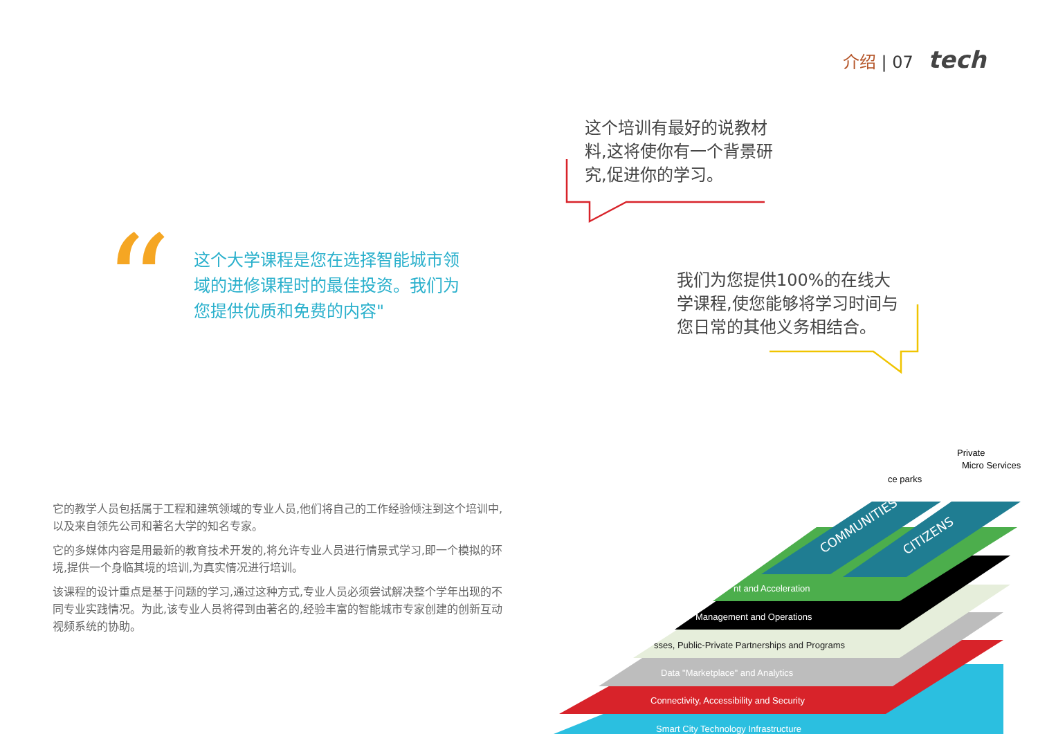介绍 | 07 tech
这个培训有最好的说教材料,这将使你有一个背景研究,促进你的学习。
“
这个大学课程是您在选择智能城市领域的进修课程时的最佳投资。我们为您提供优质和免费的内容"
我们为您提供100%的在线大学课程,使您能够将学习时间与您日常的其他义务相结合。
它的教学人员包括属于工程和建筑领域的专业人员,他们将自己的工作经验倾注到这个培训中,以及来自领先公司和著名大学的知名专家。
它的多媒体内容是用最新的教育技术开发的,将允许专业人员进行情景式学习,即一个模拟的环境,提供一个身临其境的培训,为真实情况进行培训。
该课程的设计重点是基于问题的学习,通过这种方式,专业人员必须尝试解决整个学年出现的不同专业实践情况。为此,该专业人员将得到由著名的,经验丰富的智能城市专家创建的创新互动视频系统的协助。
COMMUNITIES
CITIZENS
nt and Acceleration
Management and Operations
sses, Public-Private Partnerships and Programs
Data "Marketplace" and Analytics
Connectivity, Accessibility and Security
Smart City Technology Infrastructure
Private
Micro Services
ce parks